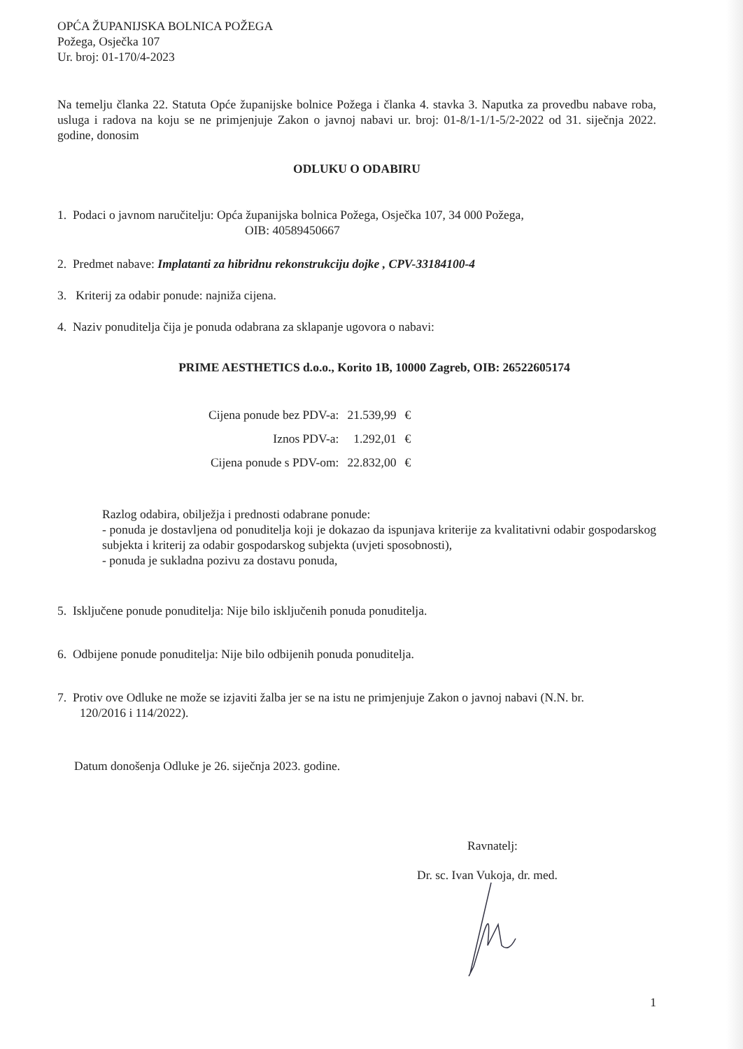OPĆA ŽUPANIJSKA BOLNICA POŽEGA
Požega, Osječka 107
Ur. broj: 01-170/4-2023
Na temelju članka 22. Statuta Opće županijske bolnice Požega i članka 4. stavka 3. Naputka za provedbu nabave roba, usluga i radova na koju se ne primjenjuje Zakon o javnoj nabavi ur. broj: 01-8/1-1/1-5/2-2022 od 31. siječnja 2022. godine, donosim
ODLUKU O ODABIRU
1. Podaci o javnom naručitelju: Opća županijska bolnica Požega, Osječka 107, 34 000 Požega,
OIB: 40589450667
2. Predmet nabave: Implatanti za hibridnu rekonstrukciju dojke , CPV-33184100-4
3. Kriterij za odabir ponude: najniža cijena.
4. Naziv ponuditelja čija je ponuda odabrana za sklapanje ugovora o nabavi:
PRIME AESTHETICS d.o.o., Korito 1B, 10000 Zagreb, OIB: 26522605174
| Cijena ponude bez PDV-a: | 21.539,99 | € |
| Iznos PDV-a: | 1.292,01 | € |
| Cijena ponude s PDV-om: | 22.832,00 | € |
Razlog odabira, obilježja i prednosti odabrane ponude:
- ponuda je dostavljena od ponuditelja koji je dokazao da ispunjava kriterije za kvalitativni odabir gospodarskog subjekta i kriterij za odabir gospodarskog subjekta (uvjeti sposobnosti),
- ponuda je sukladna pozivu za dostavu ponuda,
5. Isključene ponude ponuditelja: Nije bilo isključenih ponuda ponuditelja.
6. Odbijene ponude ponuditelja: Nije bilo odbijenih ponuda ponuditelja.
7. Protiv ove Odluke ne može se izjaviti žalba jer se na istu ne primjenjuje Zakon o javnoj nabavi (N.N. br.
120/2016 i 114/2022).
Datum donošenja Odluke je 26. siječnja 2023. godine.
Ravnatelj:
Dr. sc. Ivan Vukoja, dr. med.
1